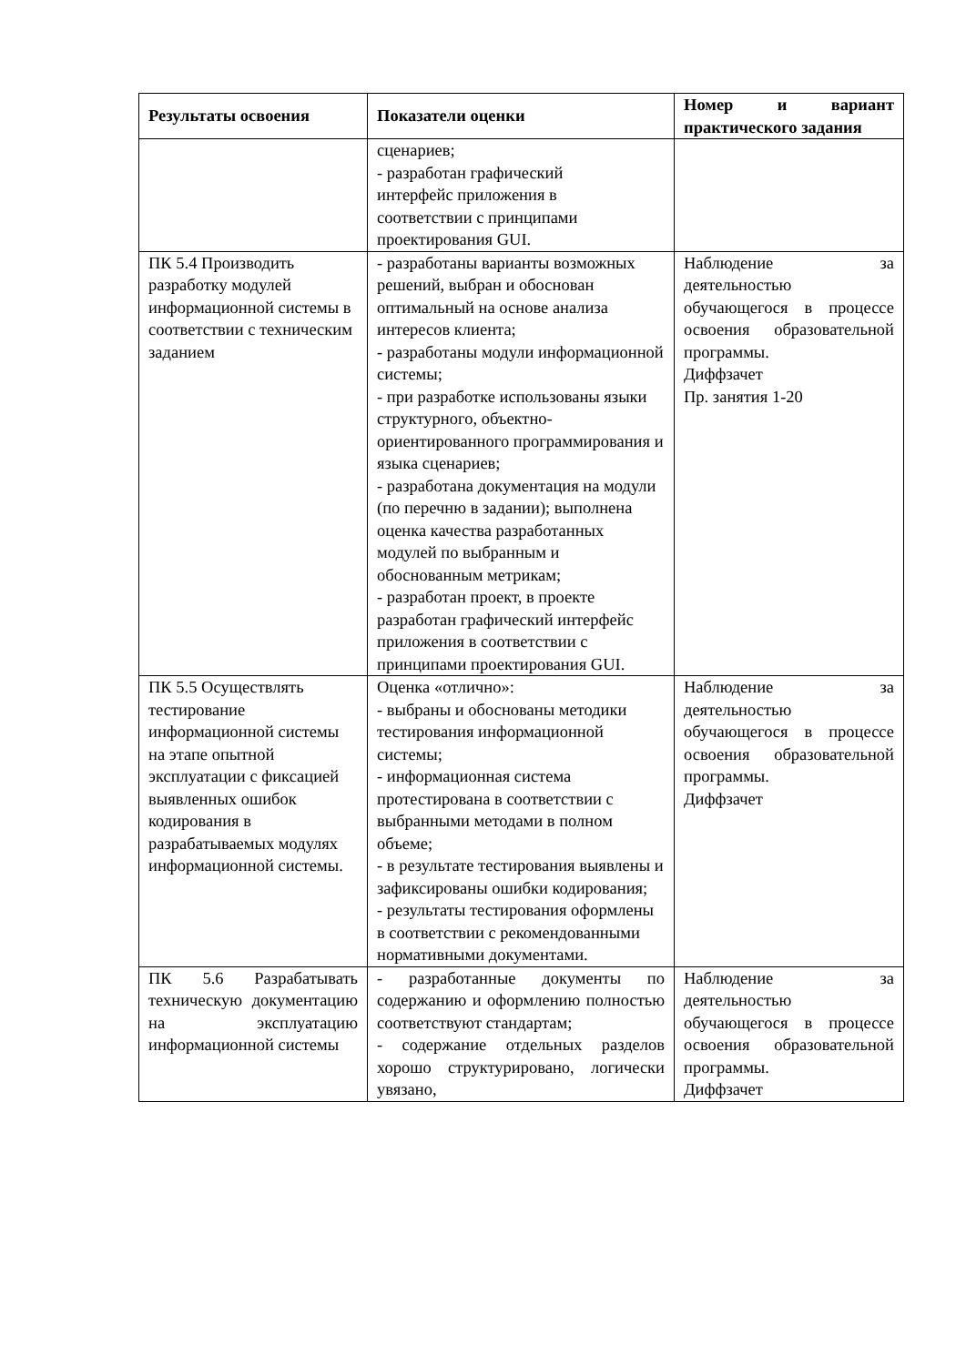| Результаты освоения | Показатели оценки | Номер и вариант практического задания |
| --- | --- | --- |
| | сценариев; - разработан графический интерфейс приложения в соответствии с принципами проектирования GUI. | |
| ПК 5.4 Производить разработку модулей информационной системы в соответствии с техническим заданием | - разработаны варианты возможных решений, выбран и обоснован оптимальный на основе анализа интересов клиента; - разработаны модули информационной системы; - при разработке использованы языки структурного, объектно-ориентированного программирования и языка сценариев; - разработана документация на модули (по перечню в задании); выполнена оценка качества разработанных модулей по выбранным и обоснованным метрикам; - разработан проект, в проекте разработан графический интерфейс приложения в соответствии с принципами проектирования GUI. | Наблюдение за деятельностью обучающегося в процессе освоения образовательной программы. Диффзачет Пр. занятия 1-20 |
| ПК 5.5 Осуществлять тестирование информационной системы на этапе опытной эксплуатации с фиксацией выявленных ошибок кодирования в разрабатываемых модулях информационной системы. | Оценка «отлично»: - выбраны и обоснованы методики тестирования информационной системы; - информационная система протестирована в соответствии с выбранными методами в полном объеме; - в результате тестирования выявлены и зафиксированы ошибки кодирования; - результаты тестирования оформлены в соответствии с рекомендованными нормативными документами. | Наблюдение за деятельностью обучающегося в процессе освоения образовательной программы. Диффзачет |
| ПК 5.6 Разрабатывать техническую документацию на эксплуатацию информационной системы | - разработанные документы по содержанию и оформлению полностью соответствуют стандартам; - содержание отдельных разделов хорошо структурировано, логически увязано, | Наблюдение за деятельностью обучающегося в процессе освоения образовательной программы. Диффзачет |